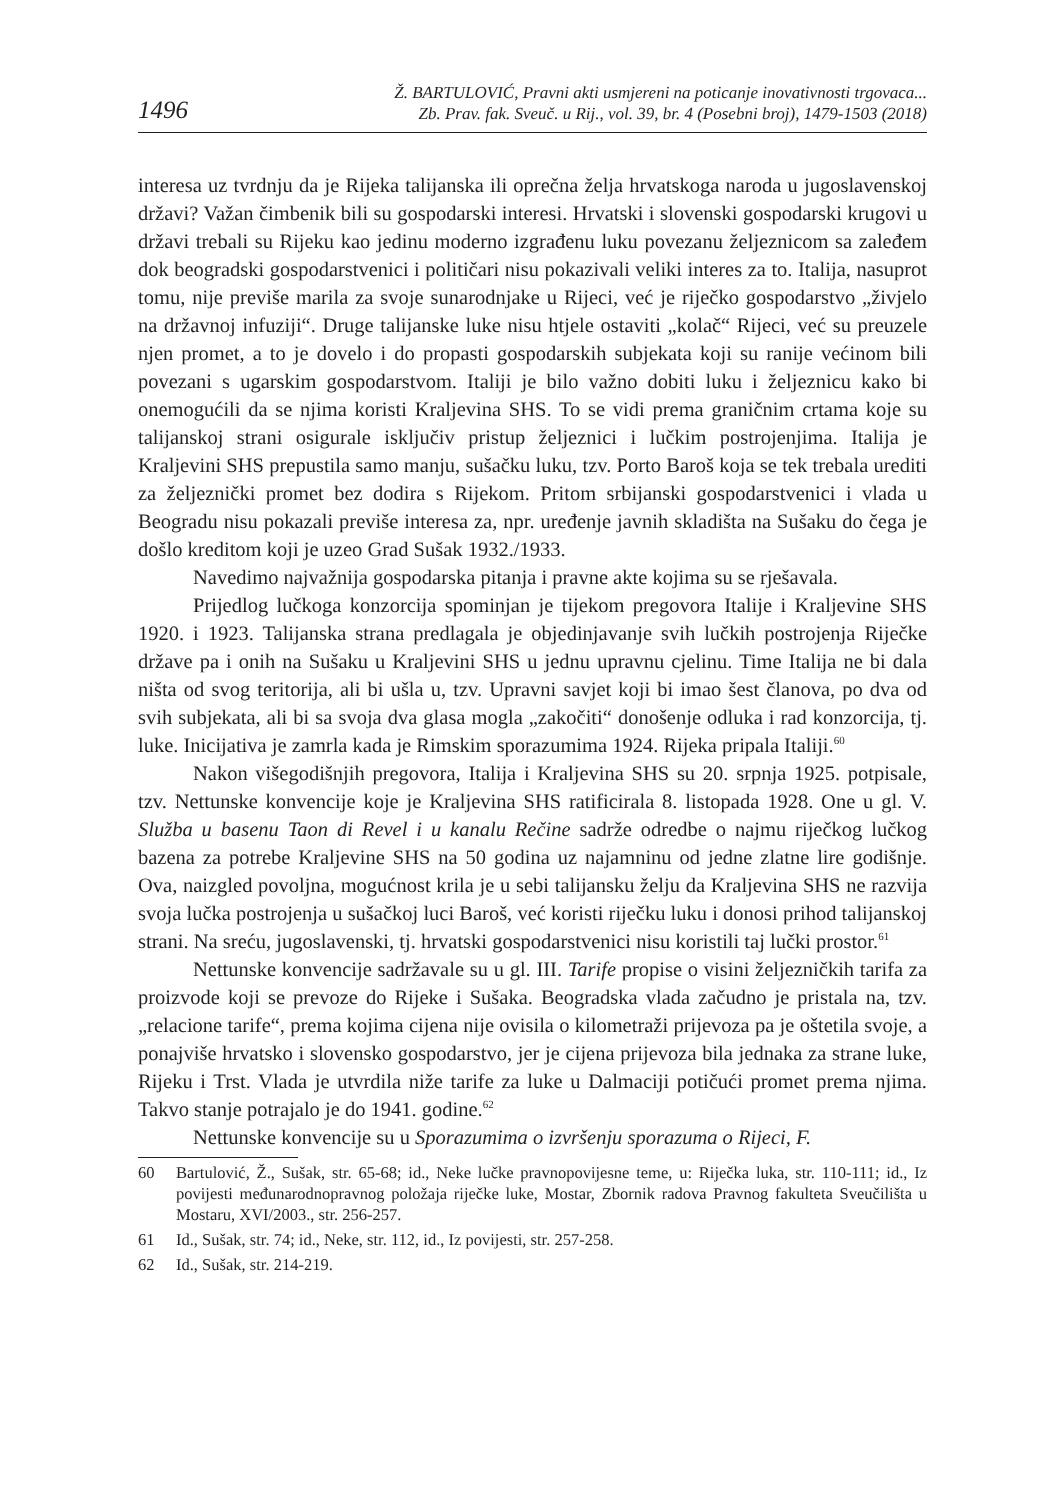1496
Ž. BARTULOVIĆ, Pravni akti usmjereni na poticanje inovativnosti trgovaca...
Zb. Prav. fak. Sveuč. u Rij., vol. 39, br. 4 (Posebni broj), 1479-1503 (2018)
interesa uz tvrdnju da je Rijeka talijanska ili oprečna želja hrvatskoga naroda u jugoslavenskoj državi? Važan čimbenik bili su gospodarski interesi. Hrvatski i slovenski gospodarski krugovi u državi trebali su Rijeku kao jedinu moderno izgrađenu luku povezanu željeznicom sa zaleđem dok beogradski gospodarstvenici i političari nisu pokazivali veliki interes za to. Italija, nasuprot tomu, nije previše marila za svoje sunarodnjake u Rijeci, već je riječko gospodarstvo „živjelo na državnoj infuziji“. Druge talijanske luke nisu htjele ostaviti „kolač“ Rijeci, već su preuzele njen promet, a to je dovelo i do propasti gospodarskih subjekata koji su ranije većinom bili povezani s ugarskim gospodarstvom. Italiji je bilo važno dobiti luku i željeznicu kako bi onemogućili da se njima koristi Kraljevina SHS. To se vidi prema graničnim crtama koje su talijanskoj strani osigurale isključiv pristup željeznici i lučkim postrojenjima. Italija je Kraljevini SHS prepustila samo manju, sušačku luku, tzv. Porto Baroš koja se tek trebala urediti za željeznički promet bez dodira s Rijekom. Pritom srbijanski gospodarstvenici i vlada u Beogradu nisu pokazali previše interesa za, npr. uređenje javnih skladišta na Sušaku do čega je došlo kreditom koji je uzeo Grad Sušak 1932./1933.
Navedimo najvažnija gospodarska pitanja i pravne akte kojima su se rješavala.
Prijedlog lučkoga konzorcija spominjan je tijekom pregovora Italije i Kraljevine SHS 1920. i 1923. Talijanska strana predlagala je objedinjavanje svih lučkih postrojenja Riječke države pa i onih na Sušaku u Kraljevini SHS u jednu upravnu cjelinu. Time Italija ne bi dala ništa od svog teritorija, ali bi ušla u, tzv. Upravni savjet koji bi imao šest članova, po dva od svih subjekata, ali bi sa svoja dva glasa mogla „zakočiti“ donošenje odluka i rad konzorcija, tj. luke. Inicijativa je zamrla kada je Rimskim sporazumima 1924. Rijeka pripala Italiji.<sup>60</sup>
Nakon višegodišnjih pregovora, Italija i Kraljevina SHS su 20. srpnja 1925. potpisale, tzv. Nettunske konvencije koje je Kraljevina SHS ratificirala 8. listopada 1928. One u gl. V. Služba u basenu Taon di Revel i u kanalu Rečine sadrže odredbe o najmu riječkog lučkog bazena za potrebe Kraljevine SHS na 50 godina uz najamninu od jedne zlatne lire godišnje. Ova, naizgled povoljna, mogućnost krila je u sebi talijansku želju da Kraljevina SHS ne razvija svoja lučka postrojenja u sušačkoj luci Baroš, već koristi riječku luku i donosi prihod talijanskoj strani. Na sreću, jugoslavenski, tj. hrvatski gospodarstvenici nisu koristili taj lučki prostor.<sup>61</sup>
Nettunske konvencije sadržavale su u gl. III. Tarife propise o visini željezničkih tarifa za proizvode koji se prevoze do Rijeke i Sušaka. Beogradska vlada začudno je pristala na, tzv. „relacione tarife“, prema kojima cijena nije ovisila o kilometraži prijevoza pa je oštetila svoje, a ponajviše hrvatsko i slovensko gospodarstvo, jer je cijena prijevoza bila jednaka za strane luke, Rijeku i Trst. Vlada je utvrdila niže tarife za luke u Dalmaciji potičući promet prema njima. Takvo stanje potrajalo je do 1941. godine.<sup>62</sup>
Nettunske konvencije su u Sporazumima o izvršenju sporazuma o Rijeci, F.
60 Bartulović, Ž., Sušak, str. 65-68; id., Neke lučke pravnopovijesne teme, u: Riječka luka, str. 110-111; id., Iz povijesti međunarodnopravnog položaja riječke luke, Mostar, Zbornik radova Pravnog fakulteta Sveučilišta u Mostaru, XVI/2003., str. 256-257.
61 Id., Sušak, str. 74; id., Neke, str. 112, id., Iz povijesti, str. 257-258.
62 Id., Sušak, str. 214-219.